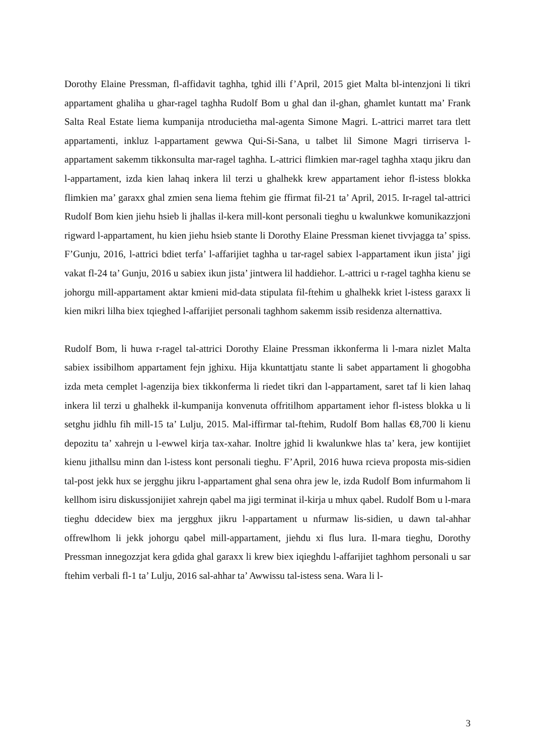Dorothy Elaine Pressman, fl-affidavit taghha, tghid illi f’April, 2015 giet Malta bl-intenzjoni li tikri appartament ghaliha u ghar-ragel taghha Rudolf Bom u ghal dan il-ghan, ghamlet kuntatt ma’ Frank Salta Real Estate liema kumpanija ntroducietha mal-agenta Simone Magri. L-attrici marret tara tlett appartamenti, inkluz l-appartament gewwa Qui-Si-Sana, u talbet lil Simone Magri tirriserva l-appartament sakemm tikkonsulta mar-ragel taghha. L-attrici flimkien mar-ragel taghha xtaqu jikru dan l-appartament, izda kien lahaq inkera lil terzi u ghalhekk krew appartament iehor fl-istess blokka flimkien ma’ garaxx ghal zmien sena liema ftehim gie ffirmat fil-21 ta’ April, 2015. Ir-ragel tal-attrici Rudolf Bom kien jiehu hsieb li jhallas il-kera mill-kont personali tieghu u kwalunkwe komunikazzjoni rigward l-appartament, hu kien jiehu hsieb stante li Dorothy Elaine Pressman kienet tivvjagga ta’ spiss. F’Gunju, 2016, l-attrici bdiet terfa’ l-affarijiet taghha u tar-ragel sabiex l-appartament ikun jista’ jigi vakat fl-24 ta’ Gunju, 2016 u sabiex ikun jista’ jintwera lil haddiehor. L-attrici u r-ragel taghha kienu se johorgu mill-appartament aktar kmieni mid-data stipulata fil-ftehim u ghalhekk kriet l-istess garaxx li kien mikri lilha biex tqieghed l-affarijiet personali taghhom sakemm issib residenza alternattiva.
Rudolf Bom, li huwa r-ragel tal-attrici Dorothy Elaine Pressman ikkonferma li l-mara nizlet Malta sabiex issibilhom appartament fejn jghixu. Hija kkuntattjatu stante li sabet appartament li ghogobha izda meta cemplet l-agenzija biex tikkonferma li riedet tikri dan l-appartament, saret taf li kien lahaq inkera lil terzi u ghalhekk il-kumpanija konvenuta offritilhom appartament iehor fl-istess blokka u li setghu jidhlu fih mill-15 ta’ Lulju, 2015. Mal-iffirmar tal-ftehim, Rudolf Bom hallas €8,700 li kienu depozitu ta’ xahrejn u l-ewwel kirja tax-xahar. Inoltre jghid li kwalunkwe hlas ta’ kera, jew kontijiet kienu jithallsu minn dan l-istess kont personali tieghu. F’April, 2016 huwa rcieva proposta mis-sidien tal-post jekk hux se jergghu jikru l-appartament ghal sena ohra jew le, izda Rudolf Bom infurmahom li kellhom isiru diskussjonijiet xahrejn qabel ma jigi terminat il-kirja u mhux qabel. Rudolf Bom u l-mara tieghu ddecidew biex ma jergghux jikru l-appartament u nfurmaw lis-sidien, u dawn tal-ahhar offrewlhom li jekk johorgu qabel mill-appartament, jiehdu xi flus lura. Il-mara tieghu, Dorothy Pressman innegozzjat kera gdida ghal garaxx li krew biex iqieghdu l-affarijiet taghhom personali u sar ftehim verbali fl-1 ta’ Lulju, 2016 sal-ahhar ta’ Awwissu tal-istess sena. Wara li l-
3